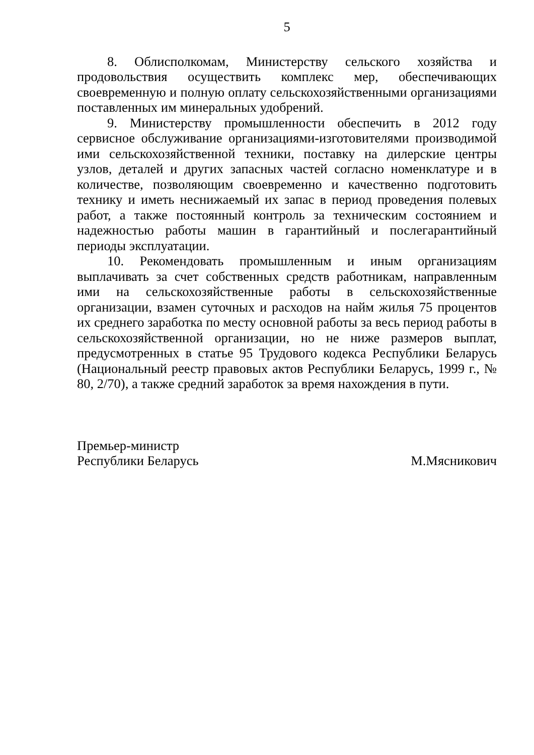5
8. Облисполкомам, Министерству сельского хозяйства и продовольствия осуществить комплекс мер, обеспечивающих своевременную и полную оплату сельскохозяйственными организациями поставленных им минеральных удобрений.
9. Министерству промышленности обеспечить в 2012 году сервисное обслуживание организациями-изготовителями производимой ими сельскохозяйственной техники, поставку на дилерские центры узлов, деталей и других запасных частей согласно номенклатуре и в количестве, позволяющим своевременно и качественно подготовить технику и иметь неснижаемый их запас в период проведения полевых работ, а также постоянный контроль за техническим состоянием и надежностью работы машин в гарантийный и послегарантийный периоды эксплуатации.
10. Рекомендовать промышленным и иным организациям выплачивать за счет собственных средств работникам, направленным ими на сельскохозяйственные работы в сельскохозяйственные организации, взамен суточных и расходов на найм жилья 75 процентов их среднего заработка по месту основной работы за весь период работы в сельскохозяйственной организации, но не ниже размеров выплат, предусмотренных в статье 95 Трудового кодекса Республики Беларусь (Национальный реестр правовых актов Республики Беларусь, 1999 г., № 80, 2/70), а также средний заработок за время нахождения в пути.
Премьер-министр
Республики Беларусь
М.Мясникович